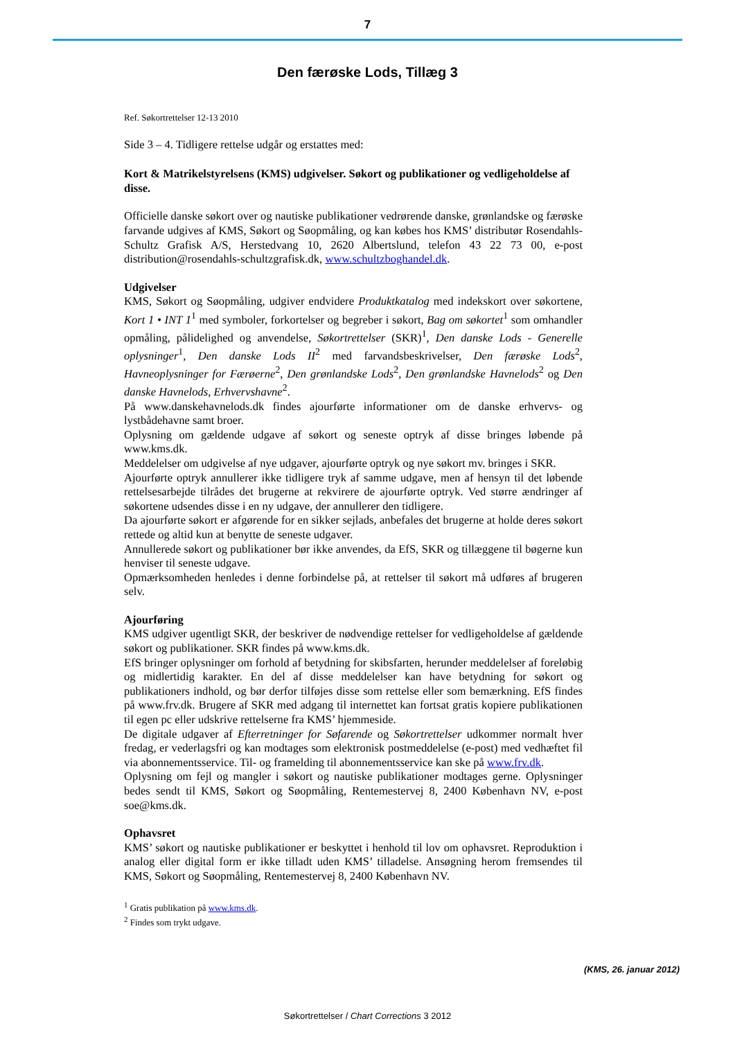7
Den færøske Lods, Tillæg 3
Ref. Søkortrettelser 12-13 2010
Side 3 – 4. Tidligere rettelse udgår og erstattes med:
Kort & Matrikelstyrelsens (KMS) udgivelser. Søkort og publikationer og vedligeholdelse af disse.
Officielle danske søkort over og nautiske publikationer vedrørende danske, grønlandske og færøske farvande udgives af KMS, Søkort og Søopmåling, og kan købes hos KMS’ distributør Rosendahls-Schultz Grafisk A/S, Herstedvang 10, 2620 Albertslund, telefon 43 22 73 00, e-post distribution@rosendahls-schultzgrafisk.dk, www.schultzboghandel.dk.
Udgivelser
KMS, Søkort og Søopmåling, udgiver endvidere Produktkatalog med indekskort over søkortene, Kort 1 • INT 1<sup>1</sup> med symboler, forkortelser og begreber i søkort, Bag om søkortet<sup>1</sup> som omhandler opmåling, pålidelighed og anvendelse, Søkortrettelser (SKR)<sup>1</sup>, Den danske Lods - Generelle oplysninger<sup>1</sup>, Den danske Lods II<sup>2</sup> med farvandsbeskrivelser, Den færøske Lods<sup>2</sup>, Havneoplysninger for Færøerne<sup>2</sup>, Den grønlandske Lods<sup>2</sup>, Den grønlandske Havnelods<sup>2</sup> og Den danske Havnelods, Erhvervshavne<sup>2</sup>.
På www.danskehavnelods.dk findes ajourførte informationer om de danske erhvervs- og lystbådehavne samt broer.
Oplysning om gældende udgave af søkort og seneste optryk af disse bringes løbende på www.kms.dk.
Meddelelser om udgivelse af nye udgaver, ajourførte optryk og nye søkort mv. bringes i SKR.
Ajourførte optryk annullerer ikke tidligere tryk af samme udgave, men af hensyn til det løbende rettelsesarbejde tilrådes det brugerne at rekvirere de ajourførte optryk. Ved større ændringer af søkortene udsendes disse i en ny udgave, der annullerer den tidligere.
Da ajourførte søkort er afgørende for en sikker sejlads, anbefales det brugerne at holde deres søkort rettede og altid kun at benytte de seneste udgaver.
Annullerede søkort og publikationer bør ikke anvendes, da EfS, SKR og tillæggene til bøgerne kun henviser til seneste udgave.
Opmærksomheden henledes i denne forbindelse på, at rettelser til søkort må udføres af brugeren selv.
Ajourføring
KMS udgiver ugentligt SKR, der beskriver de nødvendige rettelser for vedligeholdelse af gældende søkort og publikationer. SKR findes på www.kms.dk.
EfS bringer oplysninger om forhold af betydning for skibsfarten, herunder meddelelser af foreløbig og midlertidig karakter. En del af disse meddelelser kan have betydning for søkort og publikationers indhold, og bør derfor tilføjes disse som rettelse eller som bemærkning. EfS findes på www.frv.dk. Brugere af SKR med adgang til internettet kan fortsat gratis kopiere publikationen til egen pc eller udskrive rettelserne fra KMS’ hjemmeside.
De digitale udgaver af Efterretninger for Søfarende og Søkortrettelser udkommer normalt hver fredag, er vederlagsfri og kan modtages som elektronisk postmeddelelse (e-post) med vedhæftet fil via abonnementsservice. Til- og framelding til abonnementsservice kan ske på www.frv.dk.
Oplysning om fejl og mangler i søkort og nautiske publikationer modtages gerne. Oplysninger bedes sendt til KMS, Søkort og Søopmåling, Rentemestervej 8, 2400 København NV, e-post soe@kms.dk.
Ophavsret
KMS’ søkort og nautiske publikationer er beskyttet i henhold til lov om ophavsret. Reproduktion i analog eller digital form er ikke tilladt uden KMS’ tilladelse. Ansøgning herom fremsendes til KMS, Søkort og Søopmåling, Rentemestervej 8, 2400 København NV.
<sup>1</sup> Gratis publikation på www.kms.dk.
<sup>2</sup> Findes som trykt udgave.
(KMS, 26. januar 2012)
Søkortrettelser / Chart Corrections 3 2012